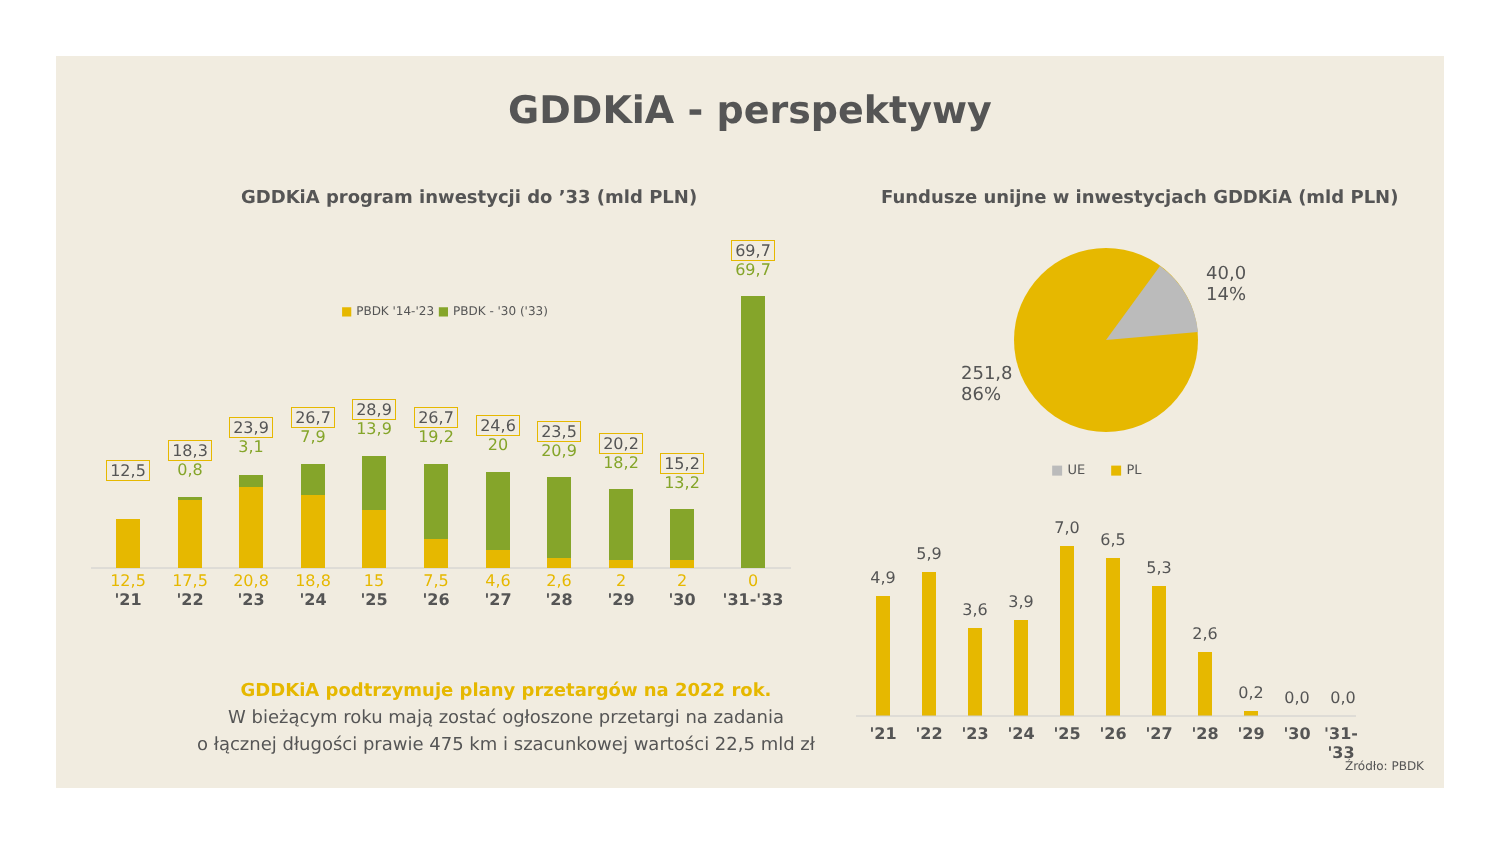GDDKiA - perspektywy
GDDKiA program inwestycji do ’33 (mld PLN)
Fundusze unijne w inwestycjach GDDKiA (mld PLN)
■ PBDK '14-'23 ■ PBDK - '30 ('33)
12,5
18,3
0,8
23,9
3,1
26,7
7,9
28,9
13,9
26,7
19,2
24,6
20
23,5
20,9
20,2
18,2
15,2
13,2
69,7
69,7
12,5
'21
17,5
'22
20,8
'23
18,8
'24
15
'25
7,5
'26
4,6
'27
2,6
'28
2
'29
2
'30
0
'31-'33
40,0
14%
251,8
86%
■ UE ■ PL
4,9
5,9
3,6 3,9
7,0
6,5
5,3
2,6
0,2 0,0 0,0
'21 '22 '23 '24 '25 '26 '27 '28 '29 '30
'31-'33
GDDKiA podtrzymuje plany przetargów na 2022 rok.
W bieżącym roku mają zostać ogłoszone przetargi na zadania
o łącznej długości prawie 475 km i szacunkowej wartości 22,5 mld zł
Źródło: PBDK